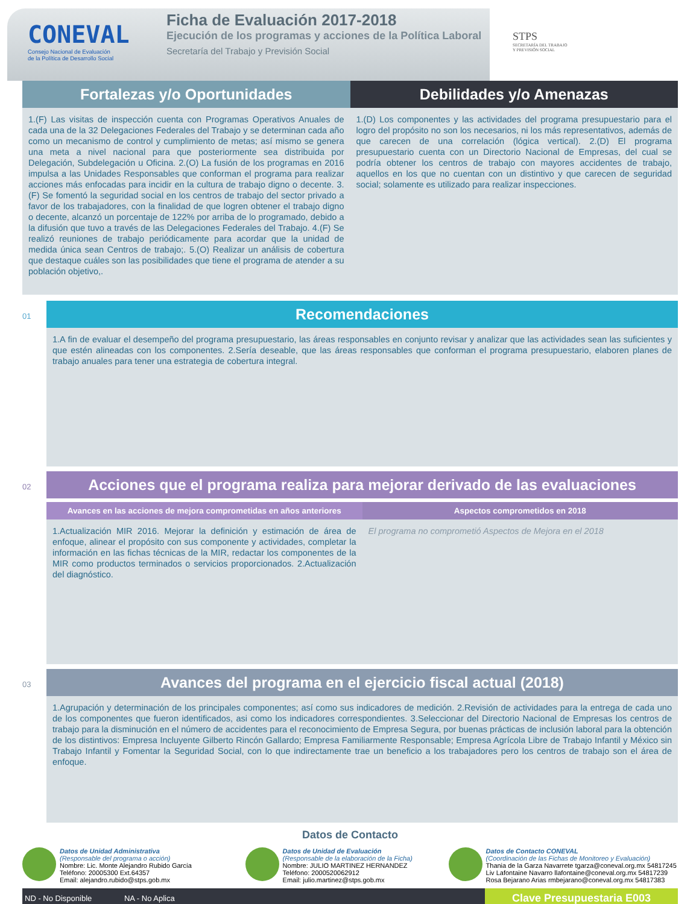CONEVAL
Consejo Nacional de Evaluación
de la Política de Desarrollo Social
Ficha de Evaluación 2017-2018
Ejecución de los programas y acciones de la Política Laboral
Secretaría del Trabajo y Previsión Social
STPS
SECRETARÍA DEL TRABAJO
Y PREVISIÓN SOCIAL
Fortalezas y/o Oportunidades
1.(F) Las visitas de inspección cuenta con Programas Operativos Anuales de cada una de la 32 Delegaciones Federales del Trabajo y se determinan cada año como un mecanismo de control y cumplimiento de metas; así mismo se genera una meta a nivel nacional para que posteriormente sea distribuida por Delegación, Subdelegación u Oficina. 2.(O) La fusión de los programas en 2016 impulsa a las Unidades Responsables que conforman el programa para realizar acciones más enfocadas para incidir en la cultura de trabajo digno o decente. 3.(F) Se fomentó la seguridad social en los centros de trabajo del sector privado a favor de los trabajadores, con la finalidad de que logren obtener el trabajo digno o decente, alcanzó un porcentaje de 122% por arriba de lo programado, debido a la difusión que tuvo a través de las Delegaciones Federales del Trabajo. 4.(F) Se realizó reuniones de trabajo periódicamente para acordar que la unidad de medida única sean Centros de trabajo;. 5.(O) Realizar un análisis de cobertura que destaque cuáles son las posibilidades que tiene el programa de atender a su población objetivo,.
Debilidades y/o Amenazas
1.(D) Los componentes y las actividades del programa presupuestario para el logro del propósito no son los necesarios, ni los más representativos, además de que carecen de una correlación (lógica vertical). 2.(D) El programa presupuestario cuenta con un Directorio Nacional de Empresas, del cual se podría obtener los centros de trabajo con mayores accidentes de trabajo, aquellos en los que no cuentan con un distintivo y que carecen de seguridad social; solamente es utilizado para realizar inspecciones.
01
Recomendaciones
1.A fin de evaluar el desempeño del programa presupuestario, las áreas responsables en conjunto revisar y analizar que las actividades sean las suficientes y que estén alineadas con los componentes. 2.Sería deseable, que las áreas responsables que conforman el programa presupuestario, elaboren planes de trabajo anuales para tener una estrategia de cobertura integral.
02
Acciones que el programa realiza para mejorar derivado de las evaluaciones
Avances en las acciones de mejora comprometidas en años anteriores
1.Actualización MIR 2016. Mejorar la definición y estimación de área de enfoque, alinear el propósito con sus componente y actividades, completar la información en las fichas técnicas de la MIR, redactar los componentes de la MIR como productos terminados o servicios proporcionados. 2.Actualización del diagnóstico.
Aspectos comprometidos en 2018
El programa no comprometió Aspectos de Mejora en el 2018
03
Avances del programa en el ejercicio fiscal actual (2018)
1.Agrupación y determinación de los principales componentes; así como sus indicadores de medición. 2.Revisión de actividades para la entrega de cada uno de los componentes que fueron identificados, asi como los indicadores correspondientes. 3.Seleccionar del Directorio Nacional de Empresas los centros de trabajo para la disminución en el número de accidentes para el reconocimiento de Empresa Segura, por buenas prácticas de inclusión laboral para la obtención de los distintivos: Empresa Incluyente Gilberto Rincón Gallardo; Empresa Familiarmente Responsable; Empresa Agrícola Libre de Trabajo Infantil y México sin Trabajo Infantil y Fomentar la Seguridad Social, con lo que indirectamente trae un beneficio a los trabajadores pero los centros de trabajo son el área de enfoque.
Datos de Contacto
Datos de Unidad Administrativa
(Responsable del programa o acción)
Nombre: Lic. Monte Alejandro Rubido García
Teléfono: 20005300 Ext.64357
Email: alejandro.rubido@stps.gob.mx
Datos de Unidad de Evaluación
(Responsable de la elaboración de la Ficha)
Nombre: JULIO MARTINEZ HERNANDEZ
Teléfono: 2000520062912
Email: julio.martinez@stps.gob.mx
Datos de Contacto CONEVAL
(Coordinación de las Fichas de Monitoreo y Evaluación)
Thania de la Garza Navarrete tgarza@coneval.org.mx 54817245
Liv Lafontaine Navarro llafontaine@coneval.org.mx 54817239
Rosa Bejarano Arias rmbejarano@coneval.org.mx 54817383
ND - No Disponible NA - No Aplica
Clave Presupuestaria E003